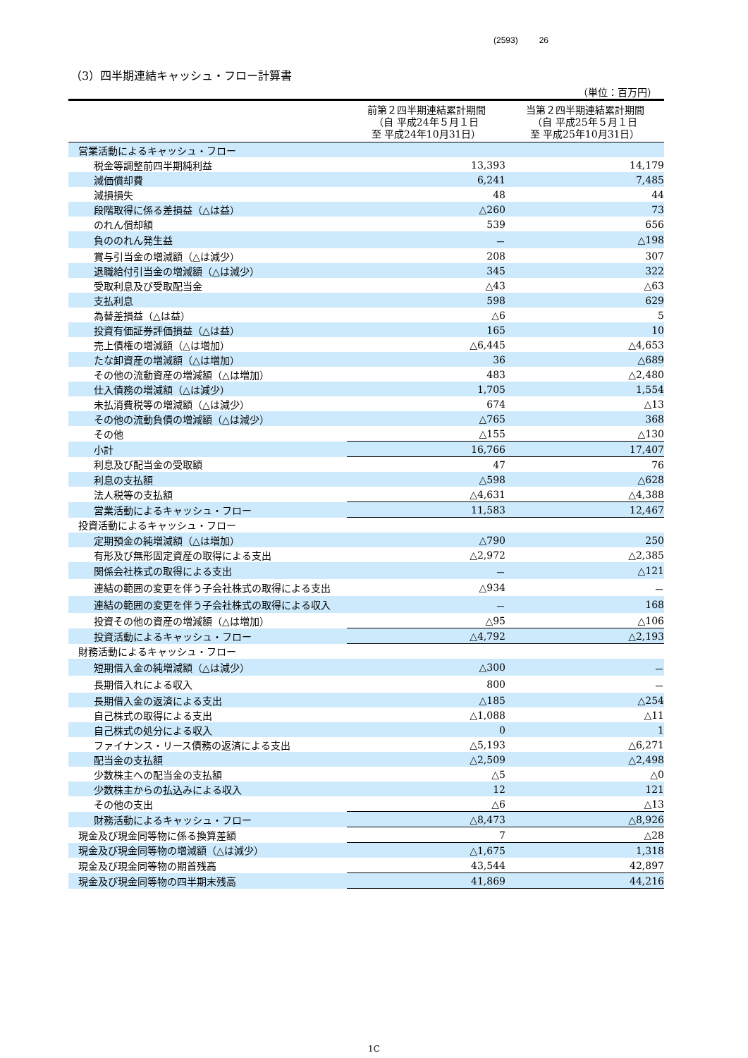(2593) 26
（3）四半期連結キャッシュ・フロー計算書
（単位：百万円）
| | 前第２四半期連結累計期間 （自 平成24年５月１日 至 平成24年10月31日） | 当第２四半期連結累計期間 （自 平成25年５月１日 至 平成25年10月31日） |
| --- | --- | --- |
| 営業活動によるキャッシュ・フロー | | |
| 税金等調整前四半期純利益 | 13,393 | 14,179 |
| 減価償却費 | 6,241 | 7,485 |
| 減損損失 | 48 | 44 |
| 段階取得に係る差損益（△は益） | △260 | 73 |
| のれん償却額 | 539 | 656 |
| 負ののれん発生益 | － | △198 |
| 賞与引当金の増減額（△は減少） | 208 | 307 |
| 退職給付引当金の増減額（△は減少） | 345 | 322 |
| 受取利息及び受取配当金 | △43 | △63 |
| 支払利息 | 598 | 629 |
| 為替差損益（△は益） | △6 | 5 |
| 投資有価証券評価損益（△は益） | 165 | 10 |
| 売上債権の増減額（△は増加） | △6,445 | △4,653 |
| たな卸資産の増減額（△は増加） | 36 | △689 |
| その他の流動資産の増減額（△は増加） | 483 | △2,480 |
| 仕入債務の増減額（△は減少） | 1,705 | 1,554 |
| 未払消費税等の増減額（△は減少） | 674 | △13 |
| その他の流動負債の増減額（△は減少） | △765 | 368 |
| その他 | △155 | △130 |
| 小計 | 16,766 | 17,407 |
| 利息及び配当金の受取額 | 47 | 76 |
| 利息の支払額 | △598 | △628 |
| 法人税等の支払額 | △4,631 | △4,388 |
| 営業活動によるキャッシュ・フロー | 11,583 | 12,467 |
| 投資活動によるキャッシュ・フロー | | |
| 定期預金の純増減額（△は増加） | △790 | 250 |
| 有形及び無形固定資産の取得による支出 | △2,972 | △2,385 |
| 関係会社株式の取得による支出 | － | △121 |
| 連結の範囲の変更を伴う子会社株式の取得による支出 | △934 | － |
| 連結の範囲の変更を伴う子会社株式の取得による収入 | － | 168 |
| 投資その他の資産の増減額（△は増加） | △95 | △106 |
| 投資活動によるキャッシュ・フロー | △4,792 | △2,193 |
| 財務活動によるキャッシュ・フロー | | |
| 短期借入金の純増減額（△は減少） | △300 | － |
| 長期借入れによる収入 | 800 | － |
| 長期借入金の返済による支出 | △185 | △254 |
| 自己株式の取得による支出 | △1,088 | △11 |
| 自己株式の処分による収入 | 0 | 1 |
| ファイナンス・リース債務の返済による支出 | △5,193 | △6,271 |
| 配当金の支払額 | △2,509 | △2,498 |
| 少数株主への配当金の支払額 | △5 | △0 |
| 少数株主からの払込みによる収入 | 12 | 121 |
| その他の支出 | △6 | △13 |
| 財務活動によるキャッシュ・フロー | △8,473 | △8,926 |
| 現金及び現金同等物に係る換算差額 | 7 | △28 |
| 現金及び現金同等物の増減額（△は減少） | △1,675 | 1,318 |
| 現金及び現金同等物の期首残高 | 43,544 | 42,897 |
| 現金及び現金同等物の四半期末残高 | 41,869 | 44,216 |
1C